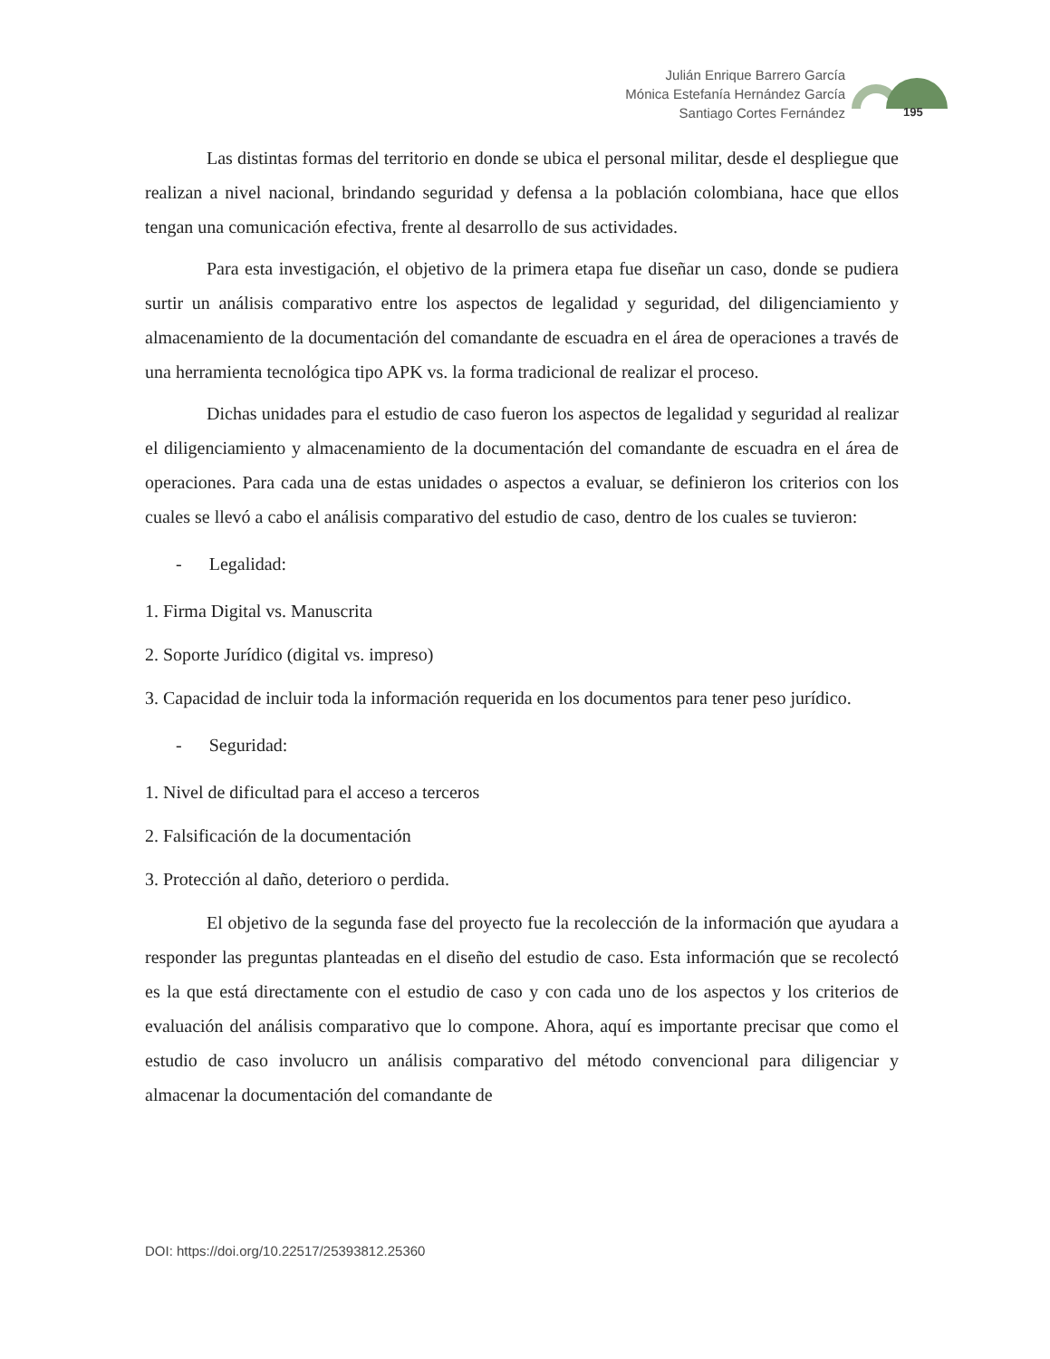Julián Enrique Barrero García
Mónica Estefanía Hernández García
Santiago Cortes Fernández
195
Las distintas formas del territorio en donde se ubica el personal militar, desde el despliegue que realizan a nivel nacional, brindando seguridad y defensa a la población colombiana, hace que ellos tengan una comunicación efectiva, frente al desarrollo de sus actividades.
Para esta investigación, el objetivo de la primera etapa fue diseñar un caso, donde se pudiera surtir un análisis comparativo entre los aspectos de legalidad y seguridad, del diligenciamiento y almacenamiento de la documentación del comandante de escuadra en el área de operaciones a través de una herramienta tecnológica tipo APK vs. la forma tradicional de realizar el proceso.
Dichas unidades para el estudio de caso fueron los aspectos de legalidad y seguridad al realizar el diligenciamiento y almacenamiento de la documentación del comandante de escuadra en el área de operaciones. Para cada una de estas unidades o aspectos a evaluar, se definieron los criterios con los cuales se llevó a cabo el análisis comparativo del estudio de caso, dentro de los cuales se tuvieron:
- Legalidad:
1. Firma Digital vs. Manuscrita
2. Soporte Jurídico (digital vs. impreso)
3. Capacidad de incluir toda la información requerida en los documentos para tener peso jurídico.
- Seguridad:
1. Nivel de dificultad para el acceso a terceros
2. Falsificación de la documentación
3. Protección al daño, deterioro o perdida.
El objetivo de la segunda fase del proyecto fue la recolección de la información que ayudara a responder las preguntas planteadas en el diseño del estudio de caso. Esta información que se recolectó es la que está directamente con el estudio de caso y con cada uno de los aspectos y los criterios de evaluación del análisis comparativo que lo compone. Ahora, aquí es importante precisar que como el estudio de caso involucro un análisis comparativo del método convencional para diligenciar y almacenar la documentación del comandante de
DOI: https://doi.org/10.22517/25393812.25360